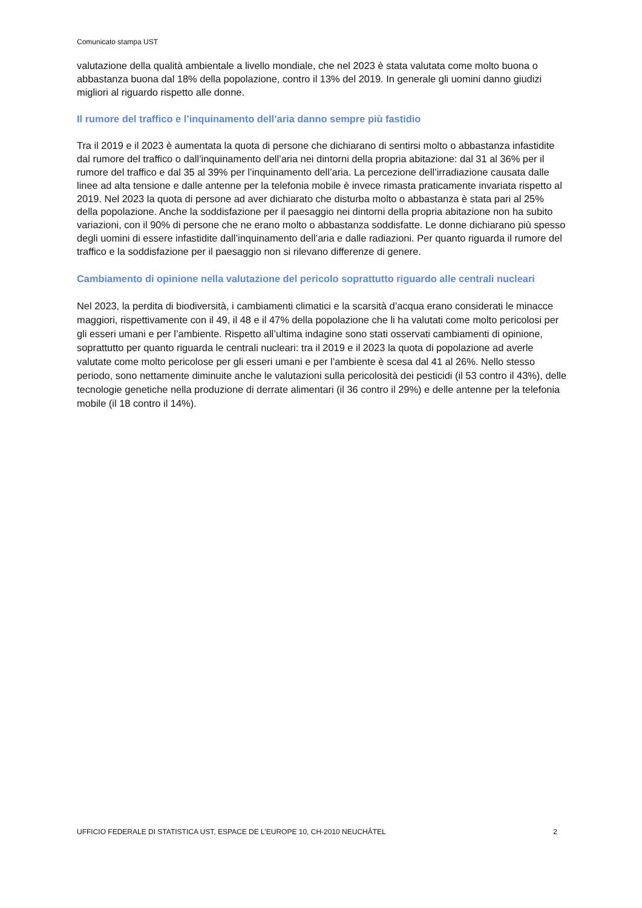Comunicato stampa UST
valutazione della qualità ambientale a livello mondiale, che nel 2023 è stata valutata come molto buona o abbastanza buona dal 18% della popolazione, contro il 13% del 2019. In generale gli uomini danno giudizi migliori al riguardo rispetto alle donne.
Il rumore del traffico e l’inquinamento dell’aria danno sempre più fastidio
Tra il 2019 e il 2023 è aumentata la quota di persone che dichiarano di sentirsi molto o abbastanza infastidite dal rumore del traffico o dall’inquinamento dell’aria nei dintorni della propria abitazione: dal 31 al 36% per il rumore del traffico e dal 35 al 39% per l’inquinamento dell’aria. La percezione dell’irradiazione causata dalle linee ad alta tensione e dalle antenne per la telefonia mobile è invece rimasta praticamente invariata rispetto al 2019. Nel 2023 la quota di persone ad aver dichiarato che disturba molto o abbastanza è stata pari al 25% della popolazione. Anche la soddisfazione per il paesaggio nei dintorni della propria abitazione non ha subito variazioni, con il 90% di persone che ne erano molto o abbastanza soddisfatte. Le donne dichiarano più spesso degli uomini di essere infastidite dall’inquinamento dell’aria e dalle radiazioni. Per quanto riguarda il rumore del traffico e la soddisfazione per il paesaggio non si rilevano differenze di genere.
Cambiamento di opinione nella valutazione del pericolo soprattutto riguardo alle centrali nucleari
Nel 2023, la perdita di biodiversità, i cambiamenti climatici e la scarsità d’acqua erano considerati le minacce maggiori, rispettivamente con il 49, il 48 e il 47% della popolazione che li ha valutati come molto pericolosi per gli esseri umani e per l’ambiente. Rispetto all’ultima indagine sono stati osservati cambiamenti di opinione, soprattutto per quanto riguarda le centrali nucleari: tra il 2019 e il 2023 la quota di popolazione ad averle valutate come molto pericolose per gli esseri umani e per l’ambiente è scesa dal 41 al 26%. Nello stesso periodo, sono nettamente diminuite anche le valutazioni sulla pericolosità dei pesticidi (il 53 contro il 43%), delle tecnologie genetiche nella produzione di derrate alimentari (il 36 contro il 29%) e delle antenne per la telefonia mobile (il 18 contro il 14%).
UFFICIO FEDERALE DI STATISTICA UST, ESPACE DE L’EUROPE 10, CH-2010 NEUCHÂTEL 2